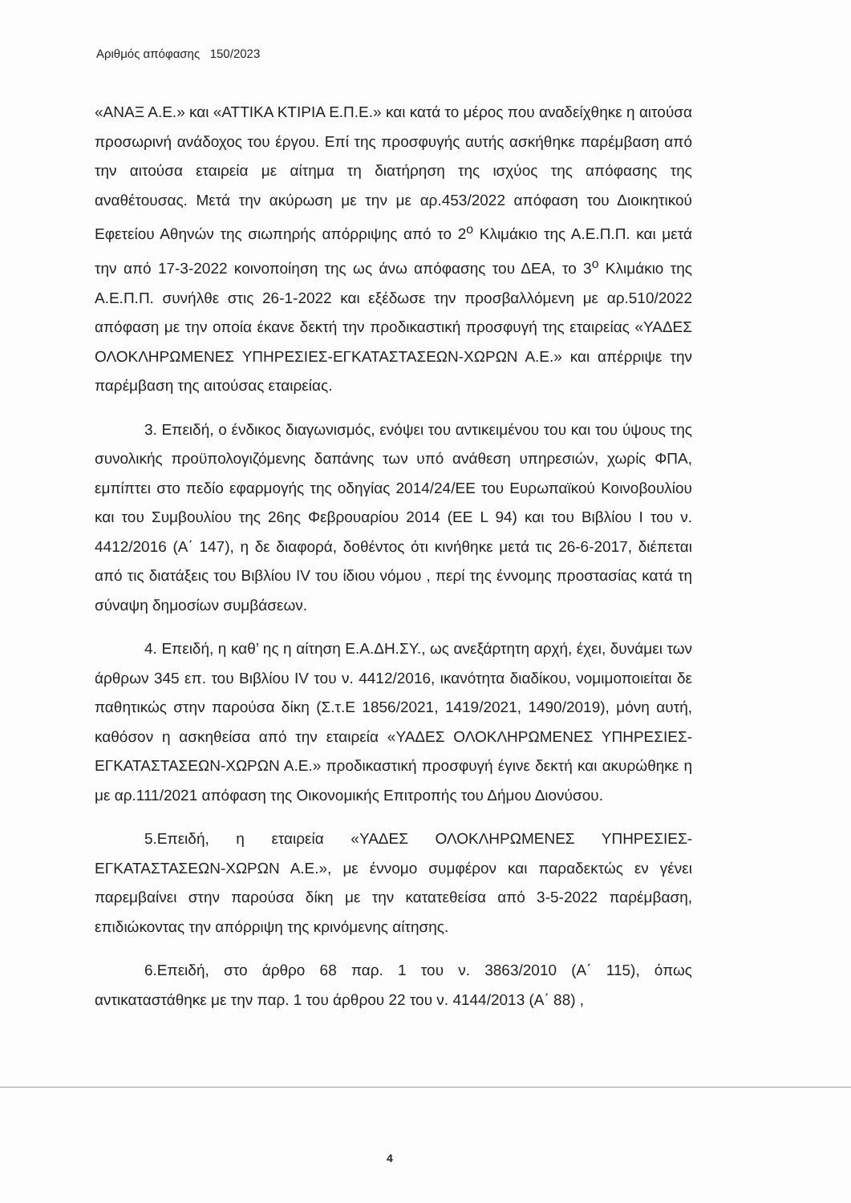Αριθμός απόφασης 150/2023
«ΑΝΑΞ Α.Ε.» και «ΑΤΤΙΚΑ ΚΤΙΡΙΑ Ε.Π.Ε.» και κατά το μέρος που αναδείχθηκε η αιτούσα προσωρινή ανάδοχος του έργου. Επί της προσφυγής αυτής ασκήθηκε παρέμβαση από την αιτούσα εταιρεία με αίτημα τη διατήρηση της ισχύος της απόφασης της αναθέτουσας. Μετά την ακύρωση με την με αρ.453/2022 απόφαση του Διοικητικού Εφετείου Αθηνών της σιωπηρής απόρριψης από το 2<sup>ο</sup> Κλιμάκιο της Α.Ε.Π.Π. και μετά την από 17-3-2022 κοινοποίηση της ως άνω απόφασης του ΔΕΑ, το 3<sup>ο</sup> Κλιμάκιο της Α.Ε.Π.Π. συνήλθε στις 26-1-2022 και εξέδωσε την προσβαλλόμενη με αρ.510/2022 απόφαση με την οποία έκανε δεκτή την προδικαστική προσφυγή της εταιρείας «ΥΑΔΕΣ ΟΛΟΚΛΗΡΩΜΕΝΕΣ ΥΠΗΡΕΣΙΕΣ-ΕΓΚΑΤΑΣΤΑΣΕΩΝ-ΧΩΡΩΝ Α.Ε.» και απέρριψε την παρέμβαση της αιτούσας εταιρείας.
3. Επειδή, ο ένδικος διαγωνισμός, ενόψει του αντικειμένου του και του ύψους της συνολικής προϋπολογιζόμενης δαπάνης των υπό ανάθεση υπηρεσιών, χωρίς ΦΠΑ, εμπίπτει στο πεδίο εφαρμογής της οδηγίας 2014/24/ΕΕ του Ευρωπαϊκού Κοινοβουλίου και του Συμβουλίου της 26ης Φεβρουαρίου 2014 (ΕΕ L 94) και του Βιβλίου Ι του ν. 4412/2016 (Α΄ 147), η δε διαφορά, δοθέντος ότι κινήθηκε μετά τις 26-6-2017, διέπεται από τις διατάξεις του Βιβλίου IV του ίδιου νόμου , περί της έννομης προστασίας κατά τη σύναψη δημοσίων συμβάσεων.
4. Επειδή, η καθ’ ης η αίτηση Ε.Α.ΔΗ.ΣΥ., ως ανεξάρτητη αρχή, έχει, δυνάμει των άρθρων 345 επ. του Βιβλίου IV του ν. 4412/2016, ικανότητα διαδίκου, νομιμοποιείται δε παθητικώς στην παρούσα δίκη (Σ.τ.Ε 1856/2021, 1419/2021, 1490/2019), μόνη αυτή, καθόσον η ασκηθείσα από την εταιρεία «ΥΑΔΕΣ ΟΛΟΚΛΗΡΩΜΕΝΕΣ ΥΠΗΡΕΣΙΕΣ-ΕΓΚΑΤΑΣΤΑΣΕΩΝ-ΧΩΡΩΝ Α.Ε.» προδικαστική προσφυγή έγινε δεκτή και ακυρώθηκε η με αρ.111/2021 απόφαση της Οικονομικής Επιτροπής του Δήμου Διονύσου.
5.Επειδή, η εταιρεία «ΥΑΔΕΣ ΟΛΟΚΛΗΡΩΜΕΝΕΣ ΥΠΗΡΕΣΙΕΣ-ΕΓΚΑΤΑΣΤΑΣΕΩΝ-ΧΩΡΩΝ Α.Ε.», με έννομο συμφέρον και παραδεκτώς εν γένει παρεμβαίνει στην παρούσα δίκη με την κατατεθείσα από 3-5-2022 παρέμβαση, επιδιώκοντας την απόρριψη της κρινόμενης αίτησης.
6.Επειδή, στο άρθρο 68 παρ. 1 του ν. 3863/2010 (Α΄ 115), όπως αντικαταστάθηκε με την παρ. 1 του άρθρου 22 του ν. 4144/2013 (Α΄ 88) ,
4